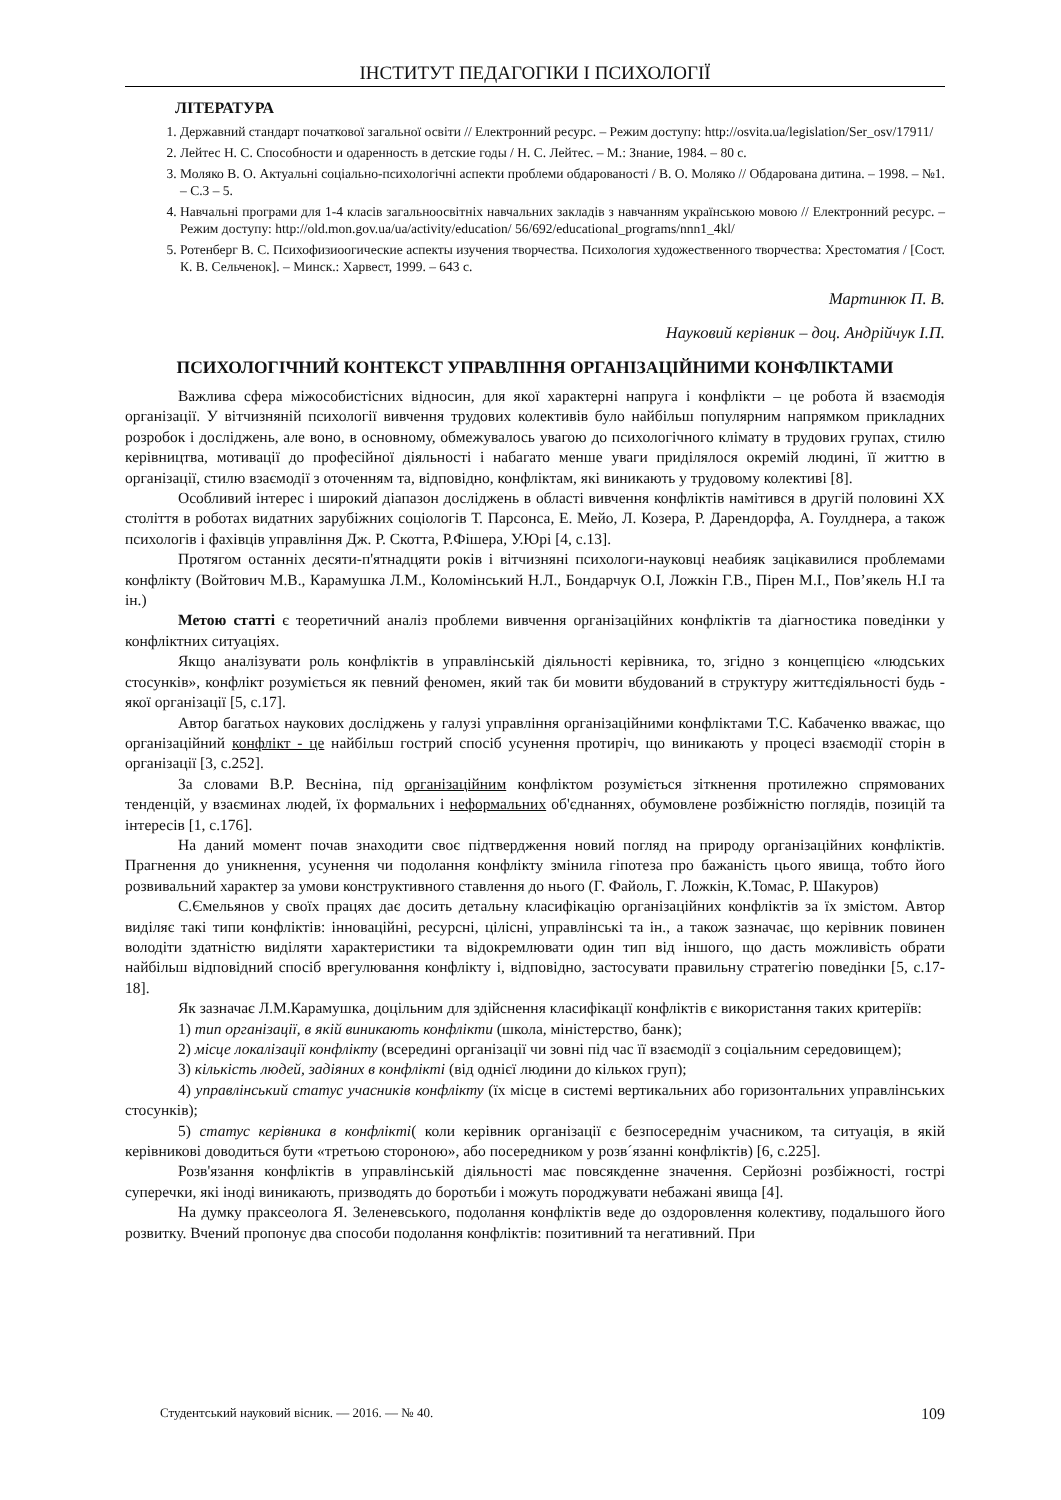ІНСТИТУТ ПЕДАГОГІКИ І ПСИХОЛОГІЇ
ЛІТЕРАТУРА
1. Державний стандарт початкової загальної освіти // Електронний ресурс. – Режим доступу: http://osvita.ua/legislation/Ser_osv/17911/
2. Лейтес Н. С. Способности и одаренность в детские годы / Н. С. Лейтес. – М.: Знание, 1984. – 80 с.
3. Моляко В. О. Актуальні соціально-психологічні аспекти проблеми обдарованості / В. О. Моляко // Обдарована дитина. – 1998. – №1. – С.3 – 5.
4. Навчальні програми для 1-4 класів загальноосвітніх навчальних закладів з навчанням українською мовою // Електронний ресурс. – Режим доступу: http://old.mon.gov.ua/ua/activity/education/ 56/692/educational_programs/nnn1_4kl/
5. Ротенберг В. С. Психофизиоогические аспекты изучения творчества. Психология художественного творчества: Хрестоматия / [Сост. К. В. Сельченок]. – Минск.: Харвест, 1999. – 643 с.
Мартинюк П. В.
Науковий керівник – доц. Андрійчук І.П.
ПСИХОЛОГІЧНИЙ КОНТЕКСТ УПРАВЛІННЯ ОРГАНІЗАЦІЙНИМИ КОНФЛІКТАМИ
Важлива сфера міжособистісних відносин, для якої характерні напруга і конфлікти – це робота й взаємодія організації. У вітчизняній психології вивчення трудових колективів було найбільш популярним напрямком прикладних розробок і досліджень, але воно, в основному, обмежувалось увагою до психологічного клімату в трудових групах, стилю керівництва, мотивації до професійної діяльності і набагато менше уваги приділялося окремій людині, її життю в організації, стилю взаємодії з оточенням та, відповідно, конфліктам, які виникають у трудовому колективі [8].
Особливий інтерес і широкий діапазон досліджень в області вивчення конфліктів намітився в другій половині ХХ століття в роботах видатних зарубіжних соціологів Т. Парсонса, Е. Мейо, Л. Козера, Р. Дарендорфа, А. Гоулднера, а також психологів і фахівців управління Дж. Р. Скотта, Р.Фішера, У.Юрі [4, с.13].
Протягом останніх десяти-п'ятнадцяти років і вітчизняні психологи-науковці неабияк зацікавилися проблемами конфлікту (Войтович М.В., Карамушка Л.М., Коломінський Н.Л., Бондарчук О.І, Ложкін Г.В., Пірен М.І., Пов’якель Н.І та ін.)
Метою статті є теоретичний аналіз проблеми вивчення організаційних конфліктів та діагностика поведінки у конфліктних ситуаціях.
Якщо аналізувати роль конфліктів в управлінській діяльності керівника, то, згідно з концепцією «людських стосунків», конфлікт розуміється як певний феномен, який так би мовити вбудований в структуру життєдіяльності будь - якої організації [5, с.17].
Автор багатьох наукових досліджень у галузі управління організаційними конфліктами Т.С. Кабаченко вважає, що організаційний конфлікт - це найбільш гострий спосіб усунення протиріч, що виникають у процесі взаємодії сторін в організації [3, с.252].
За словами В.Р. Весніна, під організаційним конфліктом розуміється зіткнення протилежно спрямованих тенденцій, у взаєминах людей, їх формальних і неформальних об'єднаннях, обумовлене розбіжністю поглядів, позицій та інтересів [1, с.176].
На даний момент почав знаходити своє підтвердження новий погляд на природу організаційних конфліктів. Прагнення до уникнення, усунення чи подолання конфлікту змінила гіпотеза про бажаність цього явища, тобто його розвивальний характер за умови конструктивного ставлення до нього (Г. Файоль, Г. Ложкін, К.Томас, Р. Шакуров)
С.Ємельянов у своїх працях дає досить детальну класифікацію організаційних конфліктів за їх змістом. Автор виділяє такі типи конфліктів: інноваційні, ресурсні, цілісні, управлінські та ін., а також зазначає, що керівник повинен володіти здатністю виділяти характеристики та відокремлювати один тип від іншого, що дасть можливість обрати найбільш відповідний спосіб врегулювання конфлікту і, відповідно, застосувати правильну стратегію поведінки [5, с.17-18].
Як зазначає Л.М.Карамушка, доцільним для здійснення класифікації конфліктів є використання таких критеріїв:
1) тип організації, в якій виникають конфлікти (школа, міністерство, банк);
2) місце локалізації конфлікту (всередині організації чи зовні під час її взаємодії з соціальним середовищем);
3) кількість людей, задіяних в конфлікті (від однієї людини до кількох груп);
4) управлінський статус учасників конфлікту (їх місце в системі вертикальних або горизонтальних управлінських стосунків);
5) статус керівника в конфлікті( коли керівник організації є безпосереднім учасником, та ситуація, в якій керівникові доводиться бути «третьою стороною», або посередником у розв´язанні конфліктів) [6, с.225].
Розв'язання конфліктів в управлінській діяльності має повсякденне значення. Серйозні розбіжності, гострі суперечки, які іноді виникають, призводять до боротьби і можуть породжувати небажані явища [4].
На думку праксеолога Я. Зеленевського, подолання конфліктів веде до оздоровлення колективу, подальшого його розвитку. Вчений пропонує два способи подолання конфліктів: позитивний та негативний. При
Студентський науковий вісник. — 2016. — № 40. 109